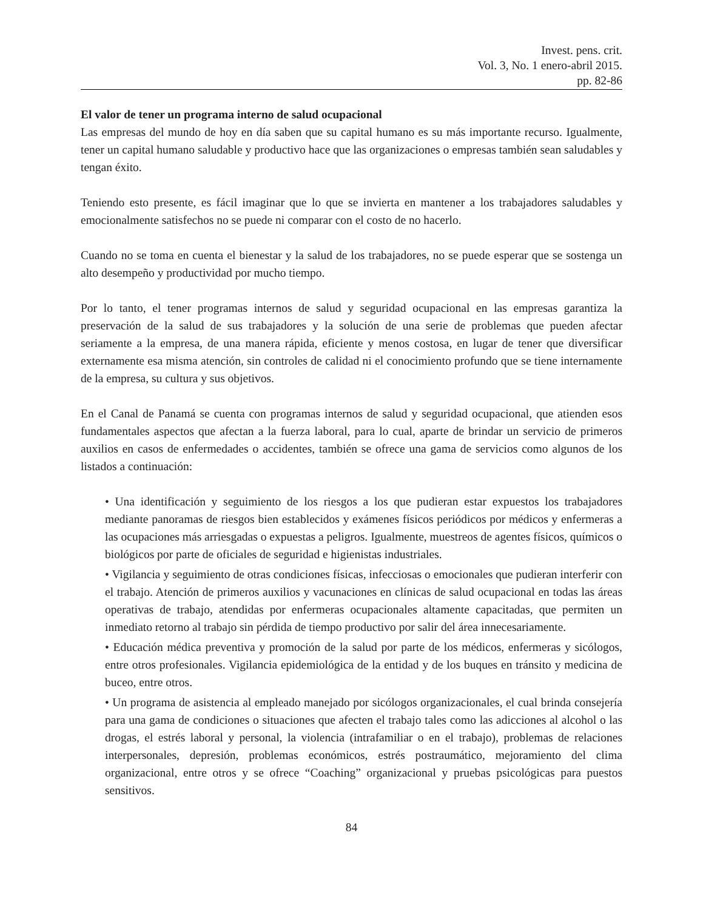Invest. pens. crit.
Vol. 3, No. 1 enero-abril 2015.
pp. 82-86
El valor de tener un programa interno de salud ocupacional
Las empresas del mundo de hoy en día saben que su capital humano es su más importante recurso. Igualmente, tener un capital humano saludable y productivo hace que las organizaciones o empresas también sean saludables y tengan éxito.
Teniendo esto presente, es fácil imaginar que lo que se invierta en mantener a los trabajadores saludables y emocionalmente satisfechos no se puede ni comparar con el costo de no hacerlo.
Cuando no se toma en cuenta el bienestar y la salud de los trabajadores, no se puede esperar que se sostenga un alto desempeño y productividad por mucho tiempo.
Por lo tanto, el tener programas internos de salud y seguridad ocupacional en las empresas garantiza la preservación de la salud de sus trabajadores y la solución de una serie de problemas que pueden afectar seriamente a la empresa, de una manera rápida, eficiente y menos costosa, en lugar de tener que diversificar externamente esa misma atención, sin controles de calidad ni el conocimiento profundo que se tiene internamente de la empresa, su cultura y sus objetivos.
En el Canal de Panamá se cuenta con programas internos de salud y seguridad ocupacional, que atienden esos fundamentales aspectos que afectan a la fuerza laboral, para lo cual, aparte de brindar un servicio de primeros auxilios en casos de enfermedades o accidentes, también se ofrece una gama de servicios como algunos de los listados a continuación:
• Una identificación y seguimiento de los riesgos a los que pudieran estar expuestos los trabajadores mediante panoramas de riesgos bien establecidos y exámenes físicos periódicos por médicos y enfermeras a las ocupaciones más arriesgadas o expuestas a peligros. Igualmente, muestreos de agentes físicos, químicos o biológicos por parte de oficiales de seguridad e higienistas industriales.
• Vigilancia y seguimiento de otras condiciones físicas, infecciosas o emocionales que pudieran interferir con el trabajo. Atención de primeros auxilios y vacunaciones en clínicas de salud ocupacional en todas las áreas operativas de trabajo, atendidas por enfermeras ocupacionales altamente capacitadas, que permiten un inmediato retorno al trabajo sin pérdida de tiempo productivo por salir del área innecesariamente.
• Educación médica preventiva y promoción de la salud por parte de los médicos, enfermeras y sicólogos, entre otros profesionales. Vigilancia epidemiológica de la entidad y de los buques en tránsito y medicina de buceo, entre otros.
• Un programa de asistencia al empleado manejado por sicólogos organizacionales, el cual brinda consejería para una gama de condiciones o situaciones que afecten el trabajo tales como las adicciones al alcohol o las drogas, el estrés laboral y personal, la violencia (intrafamiliar o en el trabajo), problemas de relaciones interpersonales, depresión, problemas económicos, estrés postraumático, mejoramiento del clima organizacional, entre otros y se ofrece “Coaching” organizacional y pruebas psicológicas para puestos sensitivos.
84